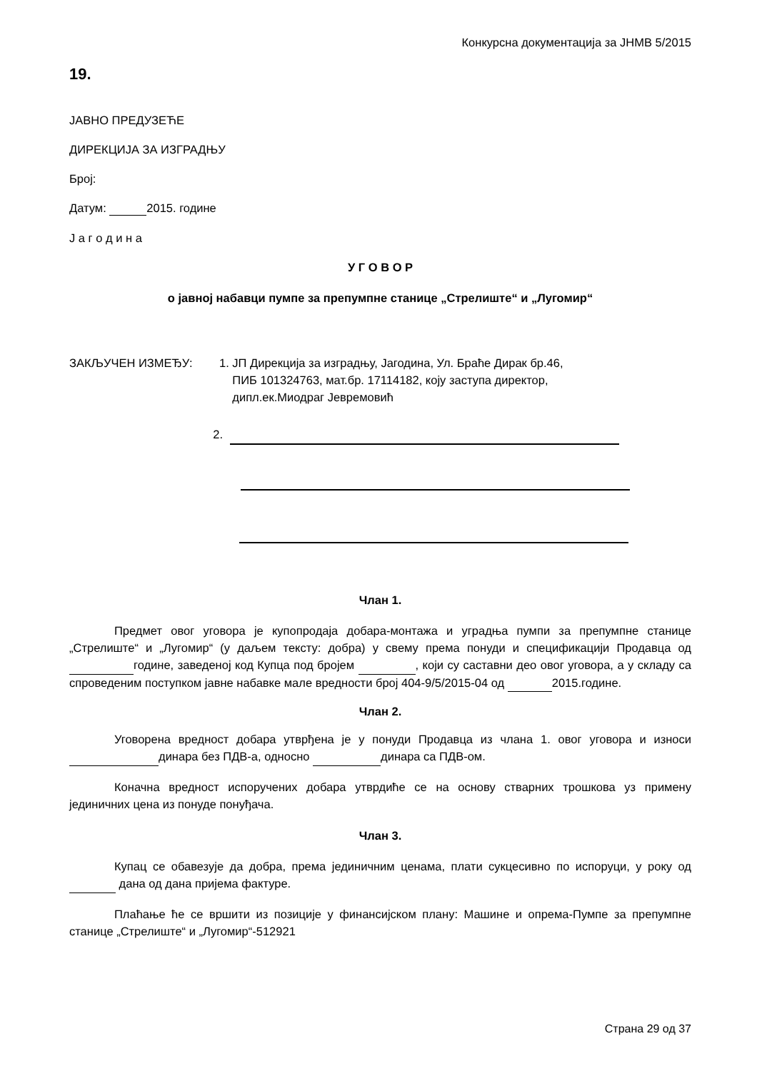Конкурсна документација за ЈНМВ 5/2015
19.
ЈАВНО ПРЕДУЗЕЋЕ
ДИРЕКЦИЈА ЗА ИЗГРАДЊУ
Број:
Датум: 2015. године
Ј а г о д и н а
У Г О В О Р
о јавној набавци пумпе за препумпне станице „Стрелиште“ и „Лугомир“
ЗАКЉУЧЕН ИЗМЕЂУ: 1. ЈП Дирекција за изградњу, Јагодина, Ул. Браће Дирак бр.46,
ПИБ 101324763, мат.бр. 17114182, коју заступа директор,
дипл.ек.Миодраг Јевремовић
2.
Члан 1.
Предмет овог уговора је купопродаја добара-монтажа и уградња пумпи за препумпне станице „Стрелиште“ и „Лугомир“ (у даљем тексту: добра) у свему према понуди и спецификацији Продавца од године, заведеној код Купца под бројем , који су саставни део овог уговора, а у складу са спроведеним поступком јавне набавке мале вредности број 404-9/5/2015-04 од 2015.године.
Члан 2.
Уговорена вредност добара утврђена је у понуди Продавца из члана 1. овог уговора и износи динара без ПДВ-а, односно динара са ПДВ-ом.
Коначна вредност испоручених добара утврдиће се на основу стварних трошкова уз примену јединичних цена из понуде понуђача.
Члан 3.
Купац се обавезује да добра, према јединичним ценама, плати сукцесивно по испоруци, у року од дана од дана пријема фактуре.
Плаћање ће се вршити из позиције у финансијском плану: Машине и опрема-Пумпе за препумпне станице „Стрелиште“ и „Лугомир“-512921
Страна 29 од 37